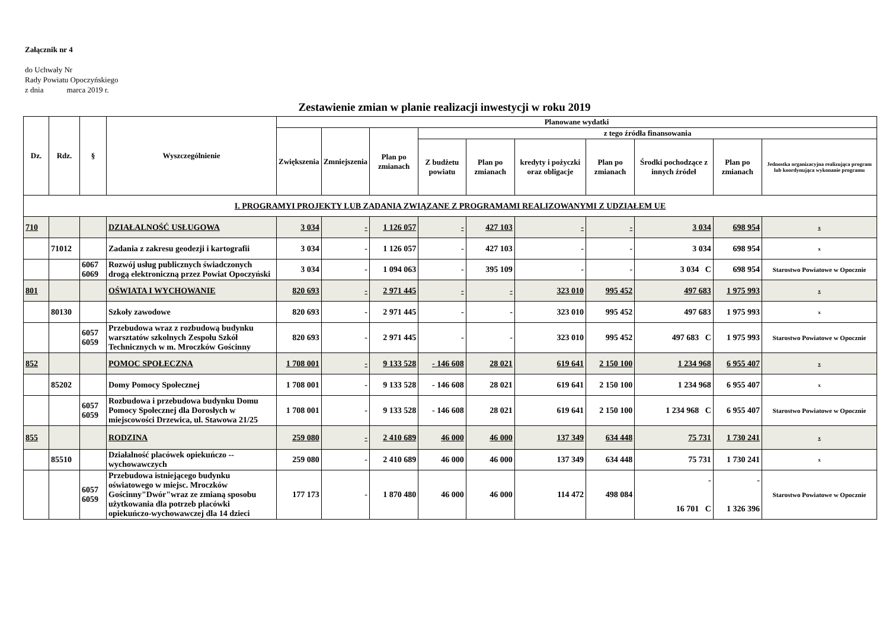Załącznik nr 4
do Uchwały Nr
Rady Powiatu Opoczyńskiego
z dnia marca 2019 r.
Zestawienie zmian w planie realizacji inwestycji w roku 2019
| Dz. | Rdz. | § | Wyszczególnienie | Planowane wydatki | | | | | | | | | |
| --- | --- | --- | --- | --- | --- | --- | --- | --- | --- | --- | --- | --- | --- |
| | | | | Zwiększenia | Zmniejszenia | Plan po zmianach | z tego źródła finansowania | | | | | | |
| | | | | | | | Z budżetu powiatu | Plan po zmianach | kredyty i pożyczki oraz obligacje | Plan po zmianach | Środki pochodzące z innych źródeł | Plan po zmianach | Jednostka organizacyjna realizująca program lub koordynująca wykonanie programu |
| I. PROGRAMYI PROJEKTY LUB ZADANIA ZWIĄZANE Z PROGRAMAMI REALIZOWANYMI Z UDZIAŁEM UE | | | | | | | | | | | | | |
| 710 | | | DZIAŁALNOŚĆ USŁUGOWA | 3 034 | - | 1 126 057 | - | 427 103 | - | - | 3 034 | 698 954 | x |
| | 71012 | | Zadania z zakresu geodezji i kartografii | 3 034 | - | 1 126 057 | - | 427 103 | - | - | 3 034 | 698 954 | x |
| | | 6067 6069 | Rozwój usług publicznych świadczonych drogą elektroniczną przez Powiat Opoczyński | 3 034 | - | 1 094 063 | - | 395 109 | - | - | 3 034 C | 698 954 | Starostwo Powiatowe w Opocznie |
| 801 | | | OŚWIATA I WYCHOWANIE | 820 693 | - | 2 971 445 | - | - | 323 010 | 995 452 | 497 683 | 1 975 993 | x |
| | 80130 | | Szkoły zawodowe | 820 693 | - | 2 971 445 | - | - | 323 010 | 995 452 | 497 683 | 1 975 993 | x |
| | | 6057 6059 | Przebudowa wraz z rozbudową budynku warsztatów szkolnych Zespołu Szkół Technicznych w m. Mroczków Gościnny | 820 693 | - | 2 971 445 | - | - | 323 010 | 995 452 | 497 683 C | 1 975 993 | Starostwo Powiatowe w Opocznie |
| 852 | | | POMOC SPOŁECZNA | 1 708 001 | - | 9 133 528 | - 146 608 | 28 021 | 619 641 | 2 150 100 | 1 234 968 | 6 955 407 | x |
| | 85202 | | Domy Pomocy Społecznej | 1 708 001 | - | 9 133 528 | - 146 608 | 28 021 | 619 641 | 2 150 100 | 1 234 968 | 6 955 407 | x |
| | | 6057 6059 | Rozbudowa i przebudowa budynku Domu Pomocy Społecznej dla Dorosłych w miejscowości Drzewica, ul. Stawowa 21/25 | 1 708 001 | - | 9 133 528 | - 146 608 | 28 021 | 619 641 | 2 150 100 | 1 234 968 C | 6 955 407 | Starostwo Powiatowe w Opocznie |
| 855 | | | RODZINA | 259 080 | - | 2 410 689 | 46 000 | 46 000 | 137 349 | 634 448 | 75 731 | 1 730 241 | x |
| | 85510 | | Działalność placówek opiekuńczo -- wychowawczych | 259 080 | - | 2 410 689 | 46 000 | 46 000 | 137 349 | 634 448 | 75 731 | 1 730 241 | x |
| | | 6057 6059 | Przebudowa istniejącego budynku oświatowego w miejsc. Mroczków Gościnny"Dwór"wraz ze zmianą sposobu użytkowania dla potrzeb placówki opiekuńczo-wychowawczej dla 14 dzieci | 177 173 | - | 1 870 480 | 46 000 | 46 000 | 114 472 | 498 084 | - 16 701 C | - 1 326 396 | Starostwo Powiatowe w Opocznie |